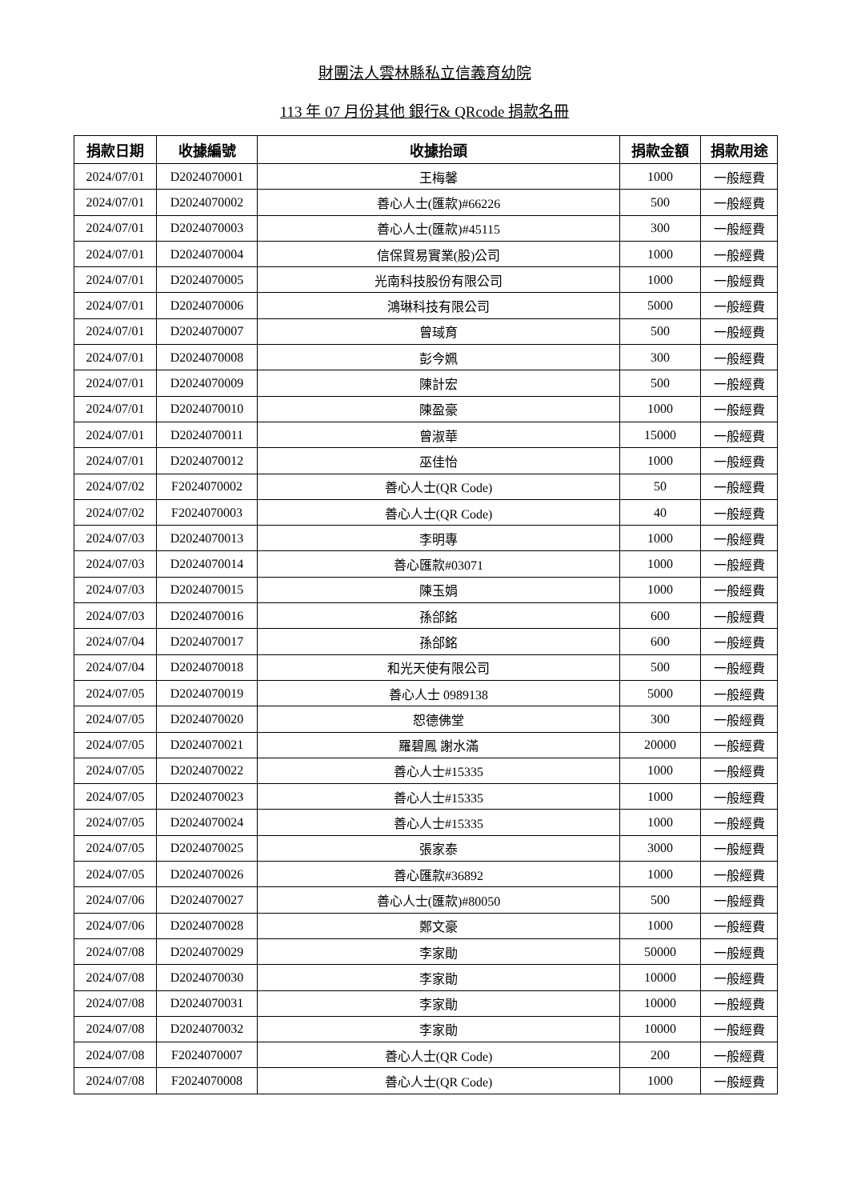財團法人雲林縣私立信義育幼院
113 年 07 月份其他 銀行& QRcode 捐款名冊
| 捐款日期 | 收據編號 | 收據抬頭 | 捐款金額 | 捐款用途 |
| --- | --- | --- | --- | --- |
| 2024/07/01 | D2024070001 | 王梅馨 | 1000 | 一般經費 |
| 2024/07/01 | D2024070002 | 善心人士(匯款)#66226 | 500 | 一般經費 |
| 2024/07/01 | D2024070003 | 善心人士(匯款)#45115 | 300 | 一般經費 |
| 2024/07/01 | D2024070004 | 信保貿易實業(股)公司 | 1000 | 一般經費 |
| 2024/07/01 | D2024070005 | 光南科技股份有限公司 | 1000 | 一般經費 |
| 2024/07/01 | D2024070006 | 鴻琳科技有限公司 | 5000 | 一般經費 |
| 2024/07/01 | D2024070007 | 曾琙育 | 500 | 一般經費 |
| 2024/07/01 | D2024070008 | 彭今姵 | 300 | 一般經費 |
| 2024/07/01 | D2024070009 | 陳計宏 | 500 | 一般經費 |
| 2024/07/01 | D2024070010 | 陳盈豪 | 1000 | 一般經費 |
| 2024/07/01 | D2024070011 | 曾淑華 | 15000 | 一般經費 |
| 2024/07/01 | D2024070012 | 巫佳怡 | 1000 | 一般經費 |
| 2024/07/02 | F2024070002 | 善心人士(QR Code) | 50 | 一般經費 |
| 2024/07/02 | F2024070003 | 善心人士(QR Code) | 40 | 一般經費 |
| 2024/07/03 | D2024070013 | 李明專 | 1000 | 一般經費 |
| 2024/07/03 | D2024070014 | 善心匯款#03071 | 1000 | 一般經費 |
| 2024/07/03 | D2024070015 | 陳玉娟 | 1000 | 一般經費 |
| 2024/07/03 | D2024070016 | 孫郃銘 | 600 | 一般經費 |
| 2024/07/04 | D2024070017 | 孫郃銘 | 600 | 一般經費 |
| 2024/07/04 | D2024070018 | 和光天使有限公司 | 500 | 一般經費 |
| 2024/07/05 | D2024070019 | 善心人士 0989138 | 5000 | 一般經費 |
| 2024/07/05 | D2024070020 | 恕德佛堂 | 300 | 一般經費 |
| 2024/07/05 | D2024070021 | 羅碧鳳 謝水滿 | 20000 | 一般經費 |
| 2024/07/05 | D2024070022 | 善心人士#15335 | 1000 | 一般經費 |
| 2024/07/05 | D2024070023 | 善心人士#15335 | 1000 | 一般經費 |
| 2024/07/05 | D2024070024 | 善心人士#15335 | 1000 | 一般經費 |
| 2024/07/05 | D2024070025 | 張家泰 | 3000 | 一般經費 |
| 2024/07/05 | D2024070026 | 善心匯款#36892 | 1000 | 一般經費 |
| 2024/07/06 | D2024070027 | 善心人士(匯款)#80050 | 500 | 一般經費 |
| 2024/07/06 | D2024070028 | 鄭文豪 | 1000 | 一般經費 |
| 2024/07/08 | D2024070029 | 李家勛 | 50000 | 一般經費 |
| 2024/07/08 | D2024070030 | 李家勛 | 10000 | 一般經費 |
| 2024/07/08 | D2024070031 | 李家勛 | 10000 | 一般經費 |
| 2024/07/08 | D2024070032 | 李家勛 | 10000 | 一般經費 |
| 2024/07/08 | F2024070007 | 善心人士(QR Code) | 200 | 一般經費 |
| 2024/07/08 | F2024070008 | 善心人士(QR Code) | 1000 | 一般經費 |